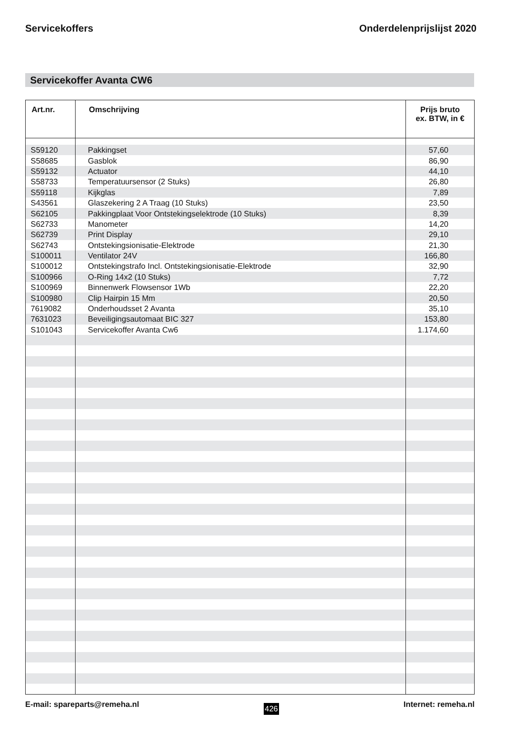Servicekoffers Onderdelenprijslijst 2020
Servicekoffer Avanta CW6
| Art.nr. | Omschrijving | Prijs bruto ex. BTW, in € |
| --- | --- | --- |
| S59120 | Pakkingset | 57,60 |
| S58685 | Gasblok | 86,90 |
| S59132 | Actuator | 44,10 |
| S58733 | Temperatuursensor (2 Stuks) | 26,80 |
| S59118 | Kijkglas | 7,89 |
| S43561 | Glaszekering 2 A Traag (10 Stuks) | 23,50 |
| S62105 | Pakkingplaat Voor Ontstekingselektrode (10 Stuks) | 8,39 |
| S62733 | Manometer | 14,20 |
| S62739 | Print Display | 29,10 |
| S62743 | Ontstekingsionisatie-Elektrode | 21,30 |
| S100011 | Ventilator 24V | 166,80 |
| S100012 | Ontstekingstrafo Incl. Ontstekingsionisatie-Elektrode | 32,90 |
| S100966 | O-Ring 14x2 (10 Stuks) | 7,72 |
| S100969 | Binnenwerk Flowsensor 1Wb | 22,20 |
| S100980 | Clip Hairpin 15 Mm | 20,50 |
| 7619082 | Onderhoudsset 2 Avanta | 35,10 |
| 7631023 | Beveiligingsautomaat BIC 327 | 153,80 |
| S101043 | Servicekoffer Avanta Cw6 | 1.174,60 |
E-mail: spareparts@remeha.nl 426 Internet: remeha.nl